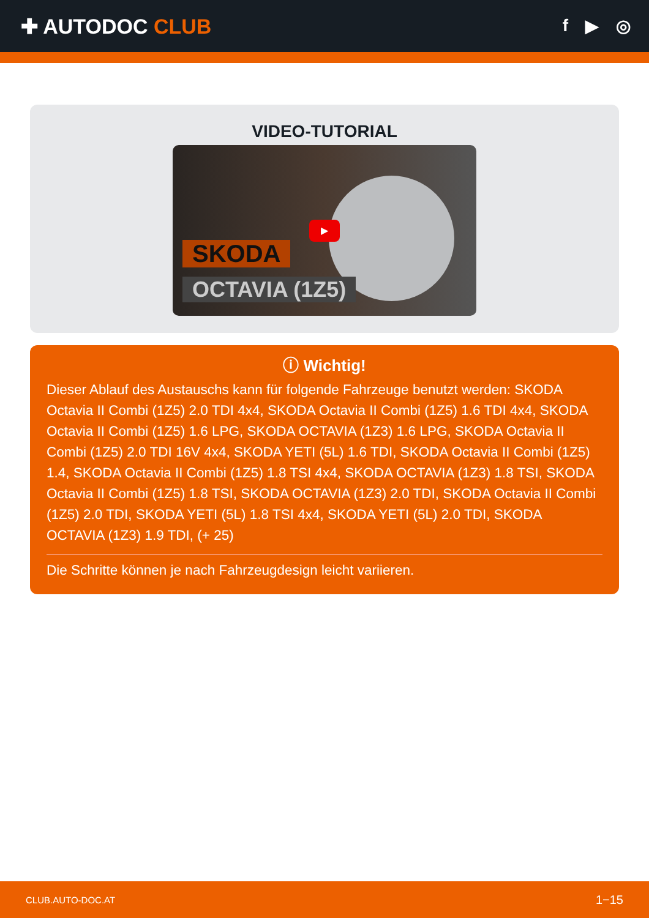✚ AUTODOC CLUB
f ▶ ◎
VIDEO-TUTORIAL
▶
SKODA
OCTAVIA (1Z5)
ⓘ Wichtig!
Dieser Ablauf des Austauschs kann für folgende Fahrzeuge benutzt werden: SKODA Octavia II Combi (1Z5) 2.0 TDI 4x4, SKODA Octavia II Combi (1Z5) 1.6 TDI 4x4, SKODA Octavia II Combi (1Z5) 1.6 LPG, SKODA OCTAVIA (1Z3) 1.6 LPG, SKODA Octavia II Combi (1Z5) 2.0 TDI 16V 4x4, SKODA YETI (5L) 1.6 TDI, SKODA Octavia II Combi (1Z5) 1.4, SKODA Octavia II Combi (1Z5) 1.8 TSI 4x4, SKODA OCTAVIA (1Z3) 1.8 TSI, SKODA Octavia II Combi (1Z5) 1.8 TSI, SKODA OCTAVIA (1Z3) 2.0 TDI, SKODA Octavia II Combi (1Z5) 2.0 TDI, SKODA YETI (5L) 1.8 TSI 4x4, SKODA YETI (5L) 2.0 TDI, SKODA OCTAVIA (1Z3) 1.9 TDI, (+ 25)
Die Schritte können je nach Fahrzeugdesign leicht variieren.
CLUB.AUTO-DOC.AT 1−15